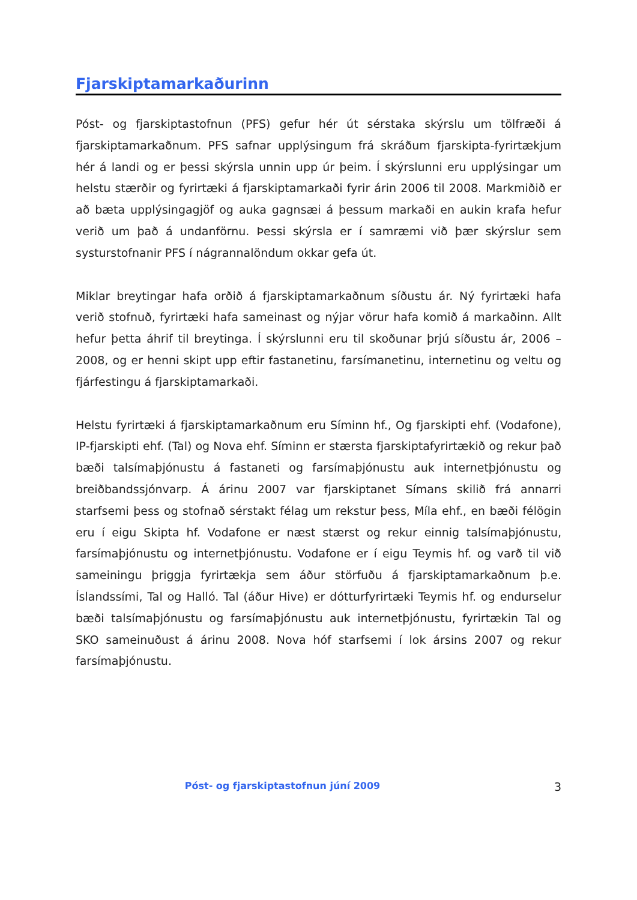Fjarskiptamarkaðurinn
Póst- og fjarskiptastofnun (PFS) gefur hér út sérstaka skýrslu um tölfræði á fjarskiptamarkaðnum. PFS safnar upplýsingum frá skráðum fjarskipta-fyrirtækjum hér á landi og er þessi skýrsla unnin upp úr þeim. Í skýrslunni eru upplýsingar um helstu stærðir og fyrirtæki á fjarskiptamarkaði fyrir árin 2006 til 2008. Markmiðið er að bæta upplýsingagjöf og auka gagnsæi á þessum markaði en aukin krafa hefur verið um það á undanförnu. Þessi skýrsla er í samræmi við þær skýrslur sem systurstofnanir PFS í nágrannalöndum okkar gefa út.
Miklar breytingar hafa orðið á fjarskiptamarkaðnum síðustu ár. Ný fyrirtæki hafa verið stofnuð, fyrirtæki hafa sameinast og nýjar vörur hafa komið á markaðinn. Allt hefur þetta áhrif til breytinga. Í skýrslunni eru til skoðunar þrjú síðustu ár, 2006 – 2008, og er henni skipt upp eftir fastanetinu, farsímanetinu, internetinu og veltu og fjárfestingu á fjarskiptamarkaði.
Helstu fyrirtæki á fjarskiptamarkaðnum eru Síminn hf., Og fjarskipti ehf. (Vodafone), IP-fjarskipti ehf. (Tal) og Nova ehf. Síminn er stærsta fjarskiptafyrirtækið og rekur það bæði talsímaþjónustu á fastaneti og farsímaþjónustu auk internetþjónustu og breiðbandssjónvarp. Á árinu 2007 var fjarskiptanet Símans skilið frá annarri starfsemi þess og stofnað sérstakt félag um rekstur þess, Míla ehf., en bæði félögin eru í eigu Skipta hf. Vodafone er næst stærst og rekur einnig talsímaþjónustu, farsímaþjónustu og internetþjónustu. Vodafone er í eigu Teymis hf. og varð til við sameiningu þriggja fyrirtækja sem áður störfuðu á fjarskiptamarkaðnum þ.e. Íslandssími, Tal og Halló. Tal (áður Hive) er dótturfyrirtæki Teymis hf. og endurselur bæði talsímaþjónustu og farsímaþjónustu auk internetþjónustu, fyrirtækin Tal og SKO sameinuðust á árinu 2008. Nova hóf starfsemi í lok ársins 2007 og rekur farsímaþjónustu.
Póst- og fjarskiptastofnun júní 2009
3